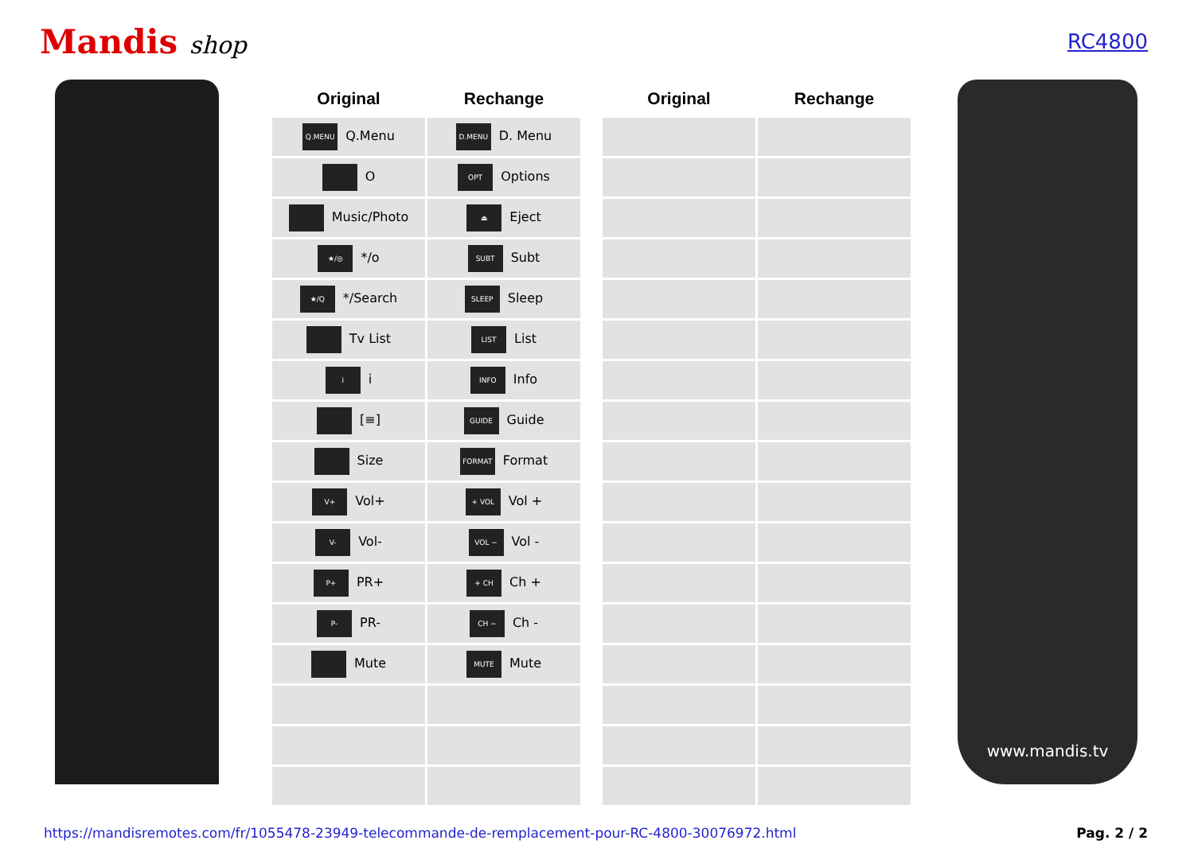Mandis shop
RC4800
| Original | Rechange | | Original | Rechange |
| --- | --- | --- | --- | --- |
| Q.MENU Q.Menu | D.MENU D. Menu | | | |
| O | OPT Options | | | |
| Music/Photo | ⏏ Eject | | | |
| ★/◎ */o | SUBT Subt | | | |
| ★/Q */Search | SLEEP Sleep | | | |
| Tv List | LIST List | | | |
| i i | INFO Info | | | |
| [≡] | GUIDE Guide | | | |
| Size | FORMAT Format | | | |
| V+ Vol+ | + VOL Vol + | | | |
| V- Vol- | VOL − Vol - | | | |
| P+ PR+ | + CH Ch + | | | |
| P- PR- | CH − Ch - | | | |
| Mute | MUTE Mute | | | |
www.mandis.tv
https://mandisremotes.com/fr/1055478-23949-telecommande-de-remplacement-pour-RC-4800-30076972.html Pag. 2 / 2